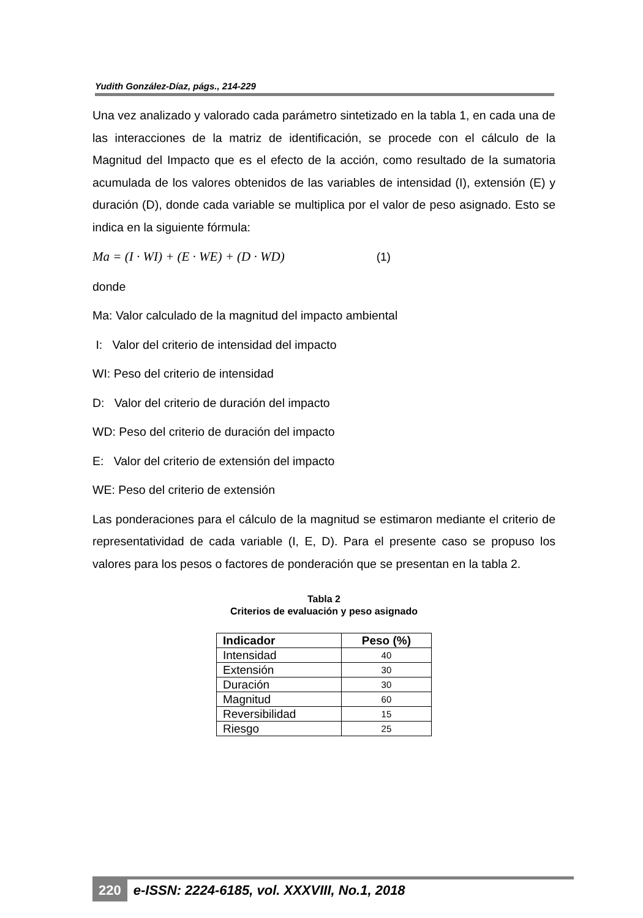Yudith González-Díaz, págs., 214-229
Una vez analizado y valorado cada parámetro sintetizado en la tabla 1, en cada una de las interacciones de la matriz de identificación, se procede con el cálculo de la Magnitud del Impacto que es el efecto de la acción, como resultado de la sumatoria acumulada de los valores obtenidos de las variables de intensidad (I), extensión (E) y duración (D), donde cada variable se multiplica por el valor de peso asignado. Esto se indica en la siguiente fórmula:
Ma = (I · WI) + (E · WE) + (D · WD) (1)
donde
Ma: Valor calculado de la magnitud del impacto ambiental
I: Valor del criterio de intensidad del impacto
WI: Peso del criterio de intensidad
D: Valor del criterio de duración del impacto
WD: Peso del criterio de duración del impacto
E: Valor del criterio de extensión del impacto
WE: Peso del criterio de extensión
Las ponderaciones para el cálculo de la magnitud se estimaron mediante el criterio de representatividad de cada variable (I, E, D). Para el presente caso se propuso los valores para los pesos o factores de ponderación que se presentan en la tabla 2.
Tabla 2
Criterios de evaluación y peso asignado
| Indicador | Peso (%) |
| --- | --- |
| Intensidad | 40 |
| Extensión | 30 |
| Duración | 30 |
| Magnitud | 60 |
| Reversibilidad | 15 |
| Riesgo | 25 |
220 e-ISSN: 2224-6185, vol. XXXVIII, No.1, 2018